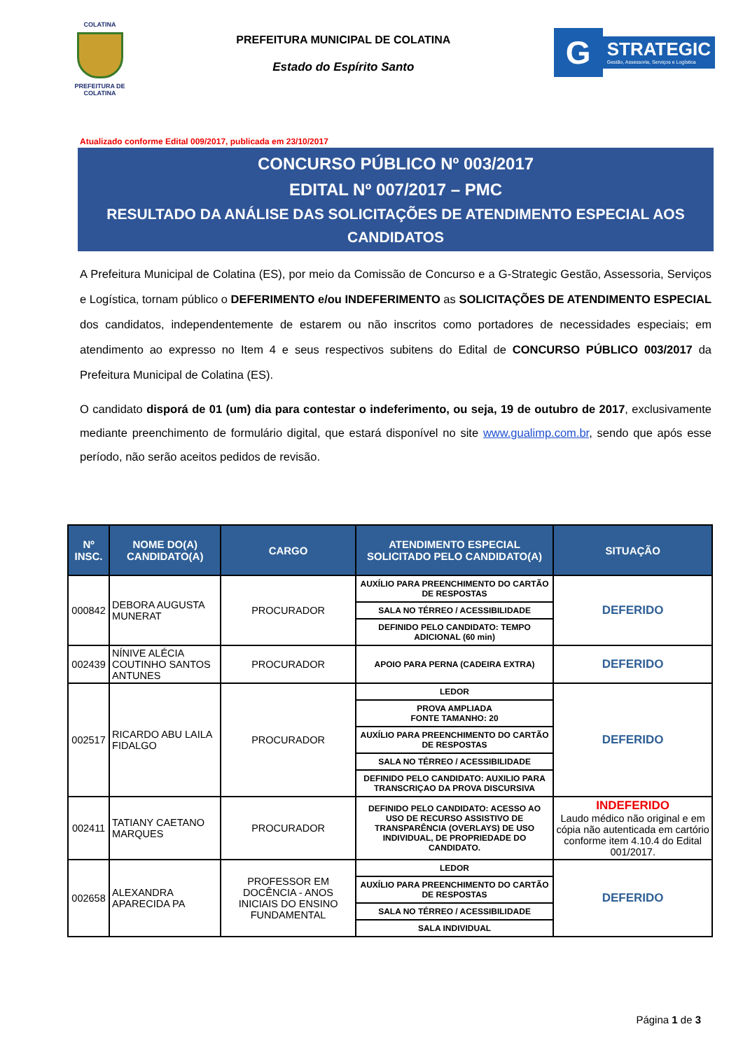COLATINA
PREFEITURA DE COLATINA
PREFEITURA MUNICIPAL DE COLATINA
Estado do Espírito Santo
G
STRATEGIC
Gestão, Assessoria, Serviços e Logística
Atualizado conforme Edital 009/2017, publicada em 23/10/2017
CONCURSO PÚBLICO Nº 003/2017
EDITAL Nº 007/2017 – PMC
RESULTADO DA ANÁLISE DAS SOLICITAÇÕES DE ATENDIMENTO ESPECIAL AOS CANDIDATOS
A Prefeitura Municipal de Colatina (ES), por meio da Comissão de Concurso e a G-Strategic Gestão, Assessoria, Serviços e Logística, tornam público o DEFERIMENTO e/ou INDEFERIMENTO as SOLICITAÇÕES DE ATENDIMENTO ESPECIAL dos candidatos, independentemente de estarem ou não inscritos como portadores de necessidades especiais; em atendimento ao expresso no Item 4 e seus respectivos subitens do Edital de CONCURSO PÚBLICO 003/2017 da Prefeitura Municipal de Colatina (ES).
O candidato disporá de 01 (um) dia para contestar o indeferimento, ou seja, 19 de outubro de 2017, exclusivamente mediante preenchimento de formulário digital, que estará disponível no site www.gualimp.com.br, sendo que após esse período, não serão aceitos pedidos de revisão.
| Nº INSC. | NOME DO(A) CANDIDATO(A) | CARGO | ATENDIMENTO ESPECIAL SOLICITADO PELO CANDIDATO(A) | SITUAÇÃO |
| --- | --- | --- | --- | --- |
| 000842 | DEBORA AUGUSTA MUNERAT | PROCURADOR | AUXÍLIO PARA PREENCHIMENTO DO CARTÃO DE RESPOSTAS | DEFERIDO |
| | | | SALA NO TÉRREO / ACESSIBILIDADE | |
| | | | DEFINIDO PELO CANDIDATO: TEMPO ADICIONAL (60 min) | |
| 002439 | NÍNIVE ALÉCIA COUTINHO SANTOS ANTUNES | PROCURADOR | APOIO PARA PERNA (CADEIRA EXTRA) | DEFERIDO |
| 002517 | RICARDO ABU LAILA FIDALGO | PROCURADOR | LEDOR | DEFERIDO |
| | | | PROVA AMPLIADA FONTE TAMANHO: 20 | |
| | | | AUXÍLIO PARA PREENCHIMENTO DO CARTÃO DE RESPOSTAS | |
| | | | SALA NO TÉRREO / ACESSIBILIDADE | |
| | | | DEFINIDO PELO CANDIDATO: AUXILIO PARA TRANSCRIÇAO DA PROVA DISCURSIVA | |
| 002411 | TATIANY CAETANO MARQUES | PROCURADOR | DEFINIDO PELO CANDIDATO: ACESSO AO USO DE RECURSO ASSISTIVO DE TRANSPARÊNCIA (OVERLAYS) DE USO INDIVIDUAL, DE PROPRIEDADE DO CANDIDATO. | INDEFERIDO Laudo médico não original e em cópia não autenticada em cartório conforme item 4.10.4 do Edital 001/2017. |
| 002658 | ALEXANDRA APARECIDA PA | PROFESSOR EM DOCÊNCIA - ANOS INICIAIS DO ENSINO FUNDAMENTAL | LEDOR | DEFERIDO |
| | | | AUXÍLIO PARA PREENCHIMENTO DO CARTÃO DE RESPOSTAS | |
| | | | SALA NO TÉRREO / ACESSIBILIDADE | |
| | | | SALA INDIVIDUAL | |
Página 1 de 3